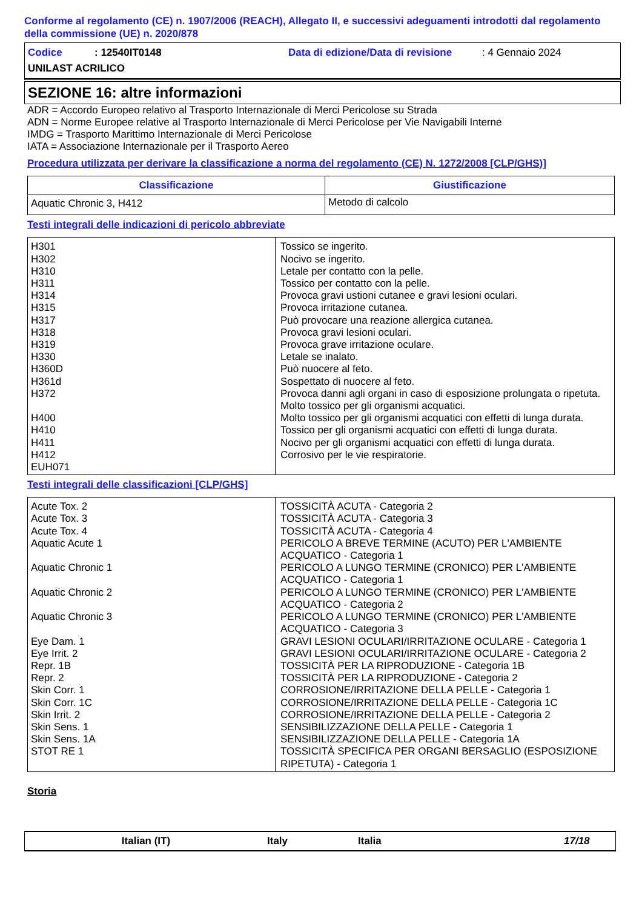Conforme al regolamento (CE) n. 1907/2006 (REACH), Allegato II, e successivi adeguamenti introdotti dal regolamento della commissione (UE) n. 2020/878
Codice: 12540IT0148 Data di edizione/Data di revisione: 4 Gennaio 2024
UNILAST ACRILICO
SEZIONE 16: altre informazioni
ADR = Accordo Europeo relativo al Trasporto Internazionale di Merci Pericolose su Strada
ADN = Norme Europee relative al Trasporto Internazionale di Merci Pericolose per Vie Navigabili Interne
IMDG = Trasporto Marittimo Internazionale di Merci Pericolose
IATA = Associazione Internazionale per il Trasporto Aereo
Procedura utilizzata per derivare la classificazione a norma del regolamento (CE) N. 1272/2008 [CLP/GHS)]
| Classificazione | Giustificazione |
| --- | --- |
| Aquatic Chronic 3, H412 | Metodo di calcolo |
Testi integrali delle indicazioni di pericolo abbreviate
| H301 H302 H310 H311 H314 H315 H317 H318 H319 H330 H360D H361d H372 H400 H410 H411 H412 EUH071 | Tossico se ingerito. Nocivo se ingerito. Letale per contatto con la pelle. Tossico per contatto con la pelle. Provoca gravi ustioni cutanee e gravi lesioni oculari. Provoca irritazione cutanea. Può provocare una reazione allergica cutanea. Provoca gravi lesioni oculari. Provoca grave irritazione oculare. Letale se inalato. Può nuocere al feto. Sospettato di nuocere al feto. Provoca danni agli organi in caso di esposizione prolungata o ripetuta. Molto tossico per gli organismi acquatici. Molto tossico per gli organismi acquatici con effetti di lunga durata. Tossico per gli organismi acquatici con effetti di lunga durata. Nocivo per gli organismi acquatici con effetti di lunga durata. Corrosivo per le vie respiratorie. |
Testi integrali delle classificazioni [CLP/GHS]
| Acute Tox. 2 Acute Tox. 3 Acute Tox. 4 Aquatic Acute 1 Aquatic Chronic 1 Aquatic Chronic 2 Aquatic Chronic 3 Eye Dam. 1 Eye Irrit. 2 Repr. 1B Repr. 2 Skin Corr. 1 Skin Corr. 1C Skin Irrit. 2 Skin Sens. 1 Skin Sens. 1A STOT RE 1 | TOSSICITÀ ACUTA - Categoria 2 TOSSICITÀ ACUTA - Categoria 3 TOSSICITÀ ACUTA - Categoria 4 PERICOLO A BREVE TERMINE (ACUTO) PER L'AMBIENTE ACQUATICO - Categoria 1 PERICOLO A LUNGO TERMINE (CRONICO) PER L'AMBIENTE ACQUATICO - Categoria 1 PERICOLO A LUNGO TERMINE (CRONICO) PER L'AMBIENTE ACQUATICO - Categoria 2 PERICOLO A LUNGO TERMINE (CRONICO) PER L'AMBIENTE ACQUATICO - Categoria 3 GRAVI LESIONI OCULARI/IRRITAZIONE OCULARE - Categoria 1 GRAVI LESIONI OCULARI/IRRITAZIONE OCULARE - Categoria 2 TOSSICITÀ PER LA RIPRODUZIONE - Categoria 1B TOSSICITÀ PER LA RIPRODUZIONE - Categoria 2 CORROSIONE/IRRITAZIONE DELLA PELLE - Categoria 1 CORROSIONE/IRRITAZIONE DELLA PELLE - Categoria 1C CORROSIONE/IRRITAZIONE DELLA PELLE - Categoria 2 SENSIBILIZZAZIONE DELLA PELLE - Categoria 1 SENSIBILIZZAZIONE DELLA PELLE - Categoria 1A TOSSICITÀ SPECIFICA PER ORGANI BERSAGLIO (ESPOSIZIONE RIPETUTA) - Categoria 1 |
Storia
Italian (IT) Italy Italia 17/18